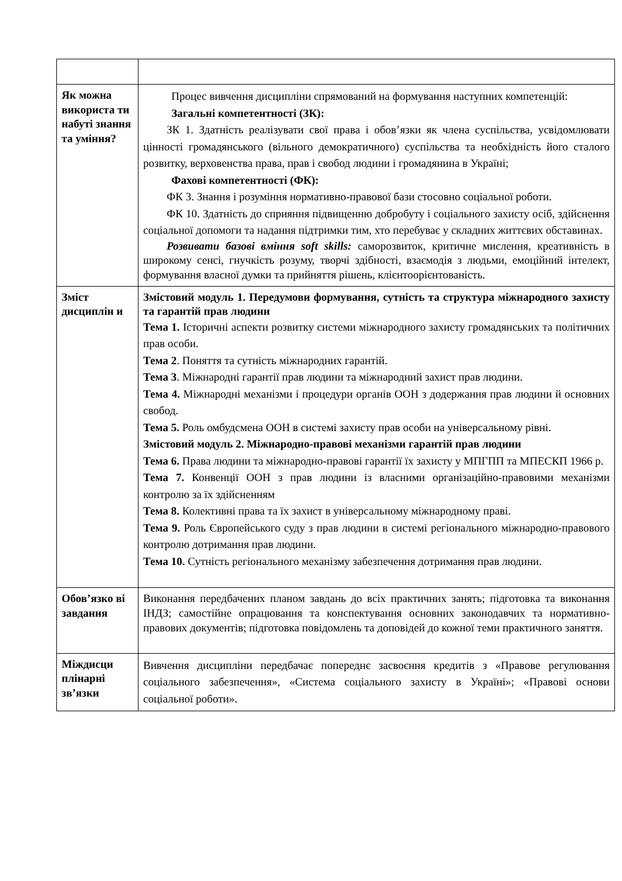| Як можна використа ти набуті знання та уміння? | Процес вивчення дисципліни спрямований на формування наступних компетенцій: Загальні компетентності (ЗК): ЗК 1. Здатність реалізувати свої права і обов’язки як члена суспільства, усвідомлювати цінності громадянського (вільного демократичного) суспільства та необхідність його сталого розвитку, верховенства права, прав і свобод людини і громадянина в Україні; Фахові компетентності (ФК): ФК 3. Знання і розуміння нормативно-правової бази стосовно соціальної роботи. ФК 10. Здатність до сприяння підвищенню добробуту і соціального захисту осіб, здійснення соціальної допомоги та надання підтримки тим, хто перебуває у складних життєвих обставинах. Розвивати базові вміння soft skills: саморозвиток, критичне мислення, креативність в широкому сенсі, гнучкість розуму, творчі здібності, взаємодія з людьми, емоційний інтелект, формування власної думки та прийняття рішень, клієнтоорієнтованість. |
| Зміст дисциплін и | Змістовий модуль 1. Передумови формування, сутність та структура міжнародного захисту та гарантій прав людини Тема 1. Історичні аспекти розвитку системи міжнародного захисту громадянських та політичних прав особи. Тема 2 . Поняття та сутність міжнародних гарантій. Тема 3 . Міжнародні гарантії прав людини та міжнародний захист прав людини. Тема 4. Міжнародні механізми і процедури органів ООН з додержання прав людини й основних свобод. Тема 5. Роль омбудсмена ООН в системі захисту прав особи на універсальному рівні. Змістовий модуль 2. Міжнародно-правові механізми гарантій прав людини Тема 6. Права людини та міжнародно-правові гарантії їх захисту у МПГПП та МПЕСКП 1966 р. Тема 7. Конвенції ООН з прав людини із власними організаційно-правовими механізми контролю за їх здійсненням Тема 8. Колективні права та їх захист в універсальному міжнародному праві. Тема 9. Роль Європейського суду з прав людини в системі регіонального міжнародно-правового контролю дотримання прав людини. Тема 10. Сутність регіонального механізму забезпечення дотримання прав людини. |
| Обов’язко ві завдання | Виконання передбачених планом завдань до всіх практичних занять; підготовка та виконання ІНДЗ; самостійне опрацювання та конспектування основних законодавчих та нормативно-правових документів; підготовка повідомлень та доповідей до кожної теми практичного заняття. |
| Міждисци плінарні зв’язки | Вивчення дисципліни передбачає попереднє засвоєння кредитів з «Правове регулювання соціального забезпечення», «Система соціального захисту в Україні»; «Правові основи соціальної роботи». |